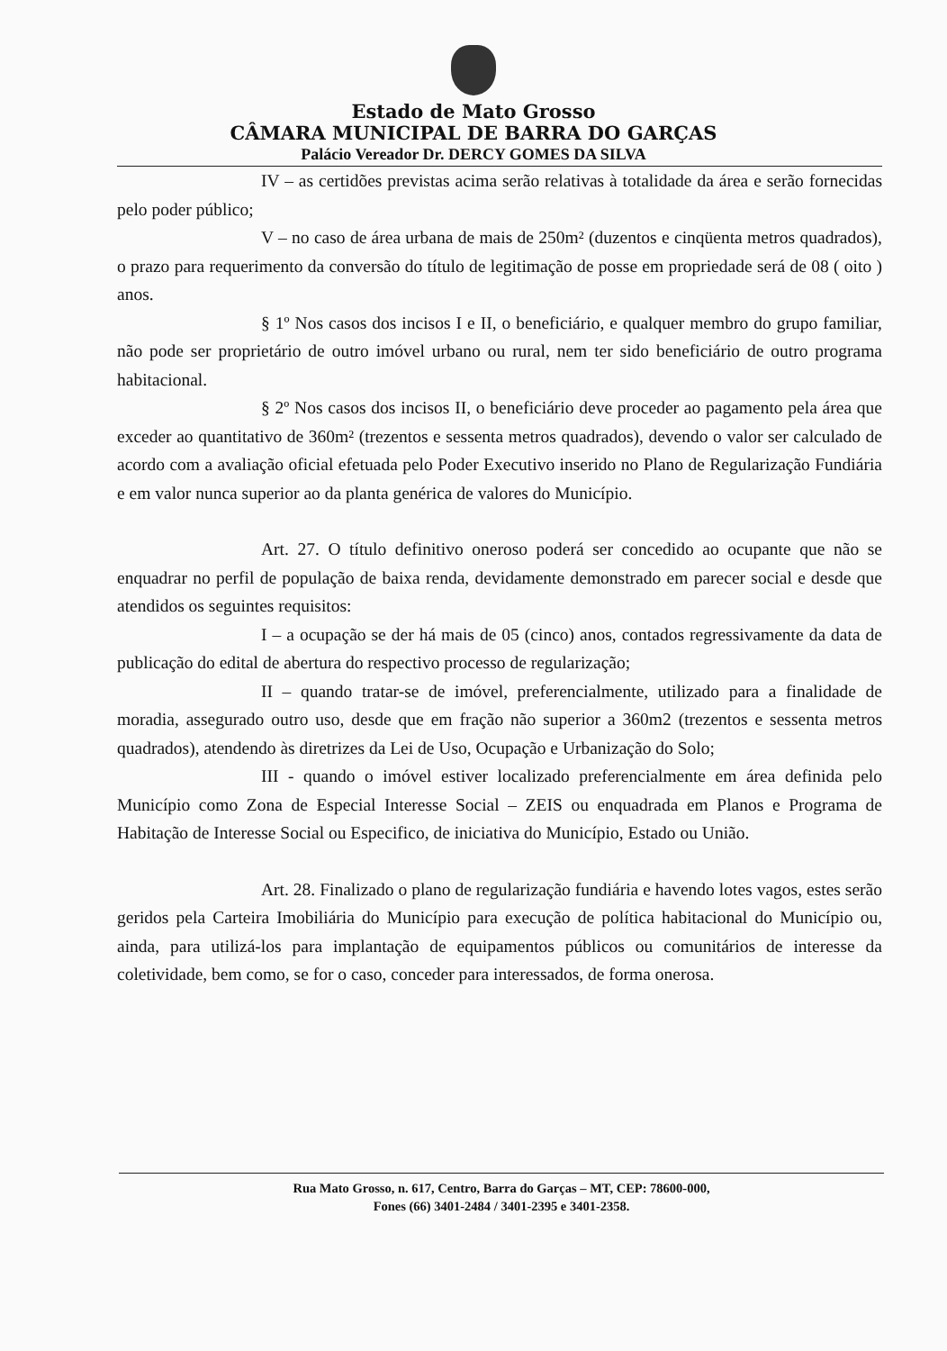Estado de Mato Grosso
CÂMARA MUNICIPAL DE BARRA DO GARÇAS
Palácio Vereador Dr. DERCY GOMES DA SILVA
IV – as certidões previstas acima serão relativas à totalidade da área e serão fornecidas pelo poder público;
V – no caso de área urbana de mais de 250m² (duzentos e cinqüenta metros quadrados), o prazo para requerimento da conversão do título de legitimação de posse em propriedade será de 08 ( oito ) anos.
§ 1º Nos casos dos incisos I e II, o beneficiário, e qualquer membro do grupo familiar, não pode ser proprietário de outro imóvel urbano ou rural, nem ter sido beneficiário de outro programa habitacional.
§ 2º Nos casos dos incisos II, o beneficiário deve proceder ao pagamento pela área que exceder ao quantitativo de 360m² (trezentos e sessenta metros quadrados), devendo o valor ser calculado de acordo com a avaliação oficial efetuada pelo Poder Executivo inserido no Plano de Regularização Fundiária e em valor nunca superior ao da planta genérica de valores do Município.
Art. 27. O título definitivo oneroso poderá ser concedido ao ocupante que não se enquadrar no perfil de população de baixa renda, devidamente demonstrado em parecer social e desde que atendidos os seguintes requisitos:
I – a ocupação se der há mais de 05 (cinco) anos, contados regressivamente da data de publicação do edital de abertura do respectivo processo de regularização;
II – quando tratar-se de imóvel, preferencialmente, utilizado para a finalidade de moradia, assegurado outro uso, desde que em fração não superior a 360m2 (trezentos e sessenta metros quadrados), atendendo às diretrizes da Lei de Uso, Ocupação e Urbanização do Solo;
III - quando o imóvel estiver localizado preferencialmente em área definida pelo Município como Zona de Especial Interesse Social – ZEIS ou enquadrada em Planos e Programa de Habitação de Interesse Social ou Especifico, de iniciativa do Município, Estado ou União.
Art. 28. Finalizado o plano de regularização fundiária e havendo lotes vagos, estes serão geridos pela Carteira Imobiliária do Município para execução de política habitacional do Município ou, ainda, para utilizá-los para implantação de equipamentos públicos ou comunitários de interesse da coletividade, bem como, se for o caso, conceder para interessados, de forma onerosa.
Rua Mato Grosso, n. 617, Centro, Barra do Garças – MT, CEP: 78600-000,
Fones (66) 3401-2484 / 3401-2395 e 3401-2358.